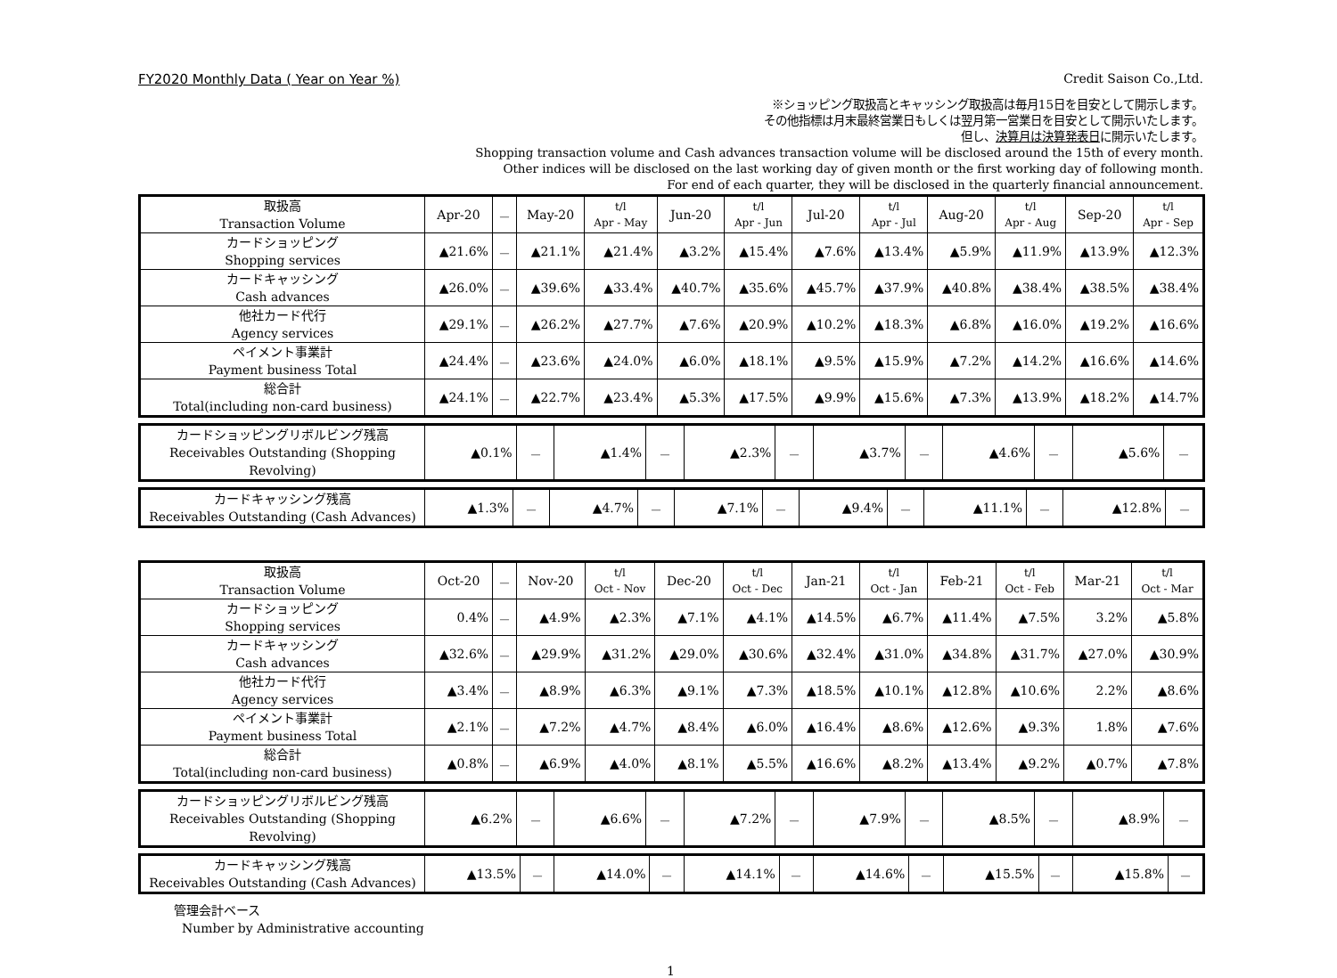FY2020 Monthly Data ( Year on Year %) Credit Saison Co.,Ltd.
※ショッピング取扱高とキャッシング取扱高は毎月15日を目安として開示します。
その他指標は月末最終営業日もしくは翌月第一営業日を目安として開示いたします。
但し、決算月は決算発表日に開示いたします。
Shopping transaction volume and Cash advances transaction volume will be disclosed around the 15th of every month.
Other indices will be disclosed on the last working day of given month or the first working day of following month.
For end of each quarter, they will be disclosed in the quarterly financial announcement.
| 取扱高 Transaction Volume | Apr-20 | － | May-20 | t/l Apr - May | Jun-20 | t/l Apr - Jun | Jul-20 | t/l Apr - Jul | Aug-20 | t/l Apr - Aug | Sep-20 | t/l Apr - Sep |
| カードショッピング Shopping services | ▲21.6% | － | ▲21.1% | ▲21.4% | ▲3.2% | ▲15.4% | ▲7.6% | ▲13.4% | ▲5.9% | ▲11.9% | ▲13.9% | ▲12.3% |
| カードキャッシング Cash advances | ▲26.0% | － | ▲39.6% | ▲33.4% | ▲40.7% | ▲35.6% | ▲45.7% | ▲37.9% | ▲40.8% | ▲38.4% | ▲38.5% | ▲38.4% |
| 他社カード代行 Agency services | ▲29.1% | － | ▲26.2% | ▲27.7% | ▲7.6% | ▲20.9% | ▲10.2% | ▲18.3% | ▲6.8% | ▲16.0% | ▲19.2% | ▲16.6% |
| ペイメント事業計 Payment business Total | ▲24.4% | － | ▲23.6% | ▲24.0% | ▲6.0% | ▲18.1% | ▲9.5% | ▲15.9% | ▲7.2% | ▲14.2% | ▲16.6% | ▲14.6% |
| 総合計 Total(including non-card business) | ▲24.1% | － | ▲22.7% | ▲23.4% | ▲5.3% | ▲17.5% | ▲9.9% | ▲15.6% | ▲7.3% | ▲13.9% | ▲18.2% | ▲14.7% |
| カードショッピングリボルビング残高 Receivables Outstanding (Shopping Revolving) | ▲0.1% | － | ▲1.4% | － | ▲2.3% | － | ▲3.7% | － | ▲4.6% | － | ▲5.6% | － |
| カードキャッシング残高 Receivables Outstanding (Cash Advances) | ▲1.3% | － | ▲4.7% | － | ▲7.1% | － | ▲9.4% | － | ▲11.1% | － | ▲12.8% | － |
| 取扱高 Transaction Volume | Oct-20 | － | Nov-20 | t/l Oct - Nov | Dec-20 | t/l Oct - Dec | Jan-21 | t/l Oct - Jan | Feb-21 | t/l Oct - Feb | Mar-21 | t/l Oct - Mar |
| カードショッピング Shopping services | 0.4% | － | ▲4.9% | ▲2.3% | ▲7.1% | ▲4.1% | ▲14.5% | ▲6.7% | ▲11.4% | ▲7.5% | 3.2% | ▲5.8% |
| カードキャッシング Cash advances | ▲32.6% | － | ▲29.9% | ▲31.2% | ▲29.0% | ▲30.6% | ▲32.4% | ▲31.0% | ▲34.8% | ▲31.7% | ▲27.0% | ▲30.9% |
| 他社カード代行 Agency services | ▲3.4% | － | ▲8.9% | ▲6.3% | ▲9.1% | ▲7.3% | ▲18.5% | ▲10.1% | ▲12.8% | ▲10.6% | 2.2% | ▲8.6% |
| ペイメント事業計 Payment business Total | ▲2.1% | － | ▲7.2% | ▲4.7% | ▲8.4% | ▲6.0% | ▲16.4% | ▲8.6% | ▲12.6% | ▲9.3% | 1.8% | ▲7.6% |
| 総合計 Total(including non-card business) | ▲0.8% | － | ▲6.9% | ▲4.0% | ▲8.1% | ▲5.5% | ▲16.6% | ▲8.2% | ▲13.4% | ▲9.2% | ▲0.7% | ▲7.8% |
| カードショッピングリボルビング残高 Receivables Outstanding (Shopping Revolving) | ▲6.2% | － | ▲6.6% | － | ▲7.2% | － | ▲7.9% | － | ▲8.5% | － | ▲8.9% | － |
| カードキャッシング残高 Receivables Outstanding (Cash Advances) | ▲13.5% | － | ▲14.0% | － | ▲14.1% | － | ▲14.6% | － | ▲15.5% | － | ▲15.8% | － |
管理会計ベース
Number by Administrative accounting
1